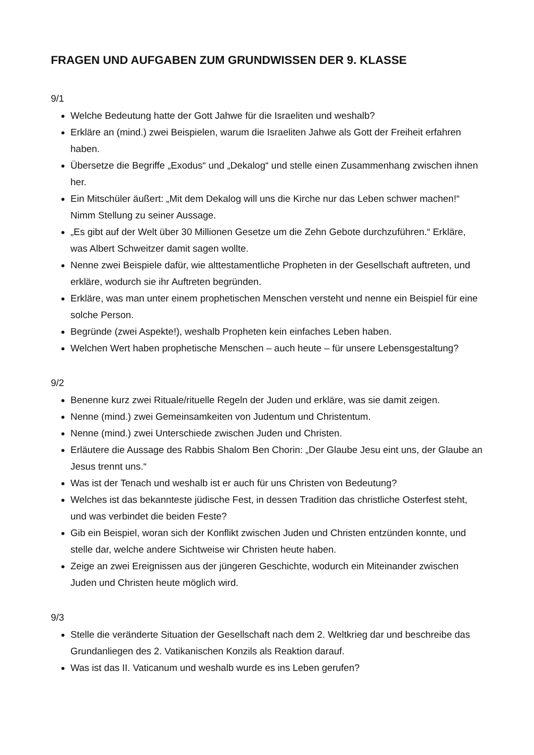FRAGEN UND AUFGABEN ZUM GRUNDWISSEN DER 9. KLASSE
9/1
Welche Bedeutung hatte der Gott Jahwe für die Israeliten und weshalb?
Erkläre an (mind.) zwei Beispielen, warum die Israeliten Jahwe als Gott der Freiheit erfahren haben.
Übersetze die Begriffe „Exodus“ und „Dekalog“ und stelle einen Zusammenhang zwischen ihnen her.
Ein Mitschüler äußert: „Mit dem Dekalog will uns die Kirche nur das Leben schwer machen!“ Nimm Stellung zu seiner Aussage.
„Es gibt auf der Welt über 30 Millionen Gesetze um die Zehn Gebote durchzuführen.“ Erkläre, was Albert Schweitzer damit sagen wollte.
Nenne zwei Beispiele dafür, wie alttestamentliche Propheten in der Gesellschaft auftreten, und erkläre, wodurch sie ihr Auftreten begründen.
Erkläre, was man unter einem prophetischen Menschen versteht und nenne ein Beispiel für eine solche Person.
Begründe (zwei Aspekte!), weshalb Propheten kein einfaches Leben haben.
Welchen Wert haben prophetische Menschen – auch heute – für unsere Lebensgestaltung?
9/2
Benenne kurz zwei Rituale/rituelle Regeln der Juden und erkläre, was sie damit zeigen.
Nenne (mind.) zwei Gemeinsamkeiten von Judentum und Christentum.
Nenne (mind.) zwei Unterschiede zwischen Juden und Christen.
Erläutere die Aussage des Rabbis Shalom Ben Chorin: „Der Glaube Jesu eint uns, der Glaube an Jesus trennt uns.“
Was ist der Tenach und weshalb ist er auch für uns Christen von Bedeutung?
Welches ist das bekannteste jüdische Fest, in dessen Tradition das christliche Osterfest steht, und was verbindet die beiden Feste?
Gib ein Beispiel, woran sich der Konflikt zwischen Juden und Christen entzünden konnte, und stelle dar, welche andere Sichtweise wir Christen heute haben.
Zeige an zwei Ereignissen aus der jüngeren Geschichte, wodurch ein Miteinander zwischen Juden und Christen heute möglich wird.
9/3
Stelle die veränderte Situation der Gesellschaft nach dem 2. Weltkrieg dar und beschreibe das Grundanliegen des 2. Vatikanischen Konzils als Reaktion darauf.
Was ist das II. Vaticanum und weshalb wurde es ins Leben gerufen?